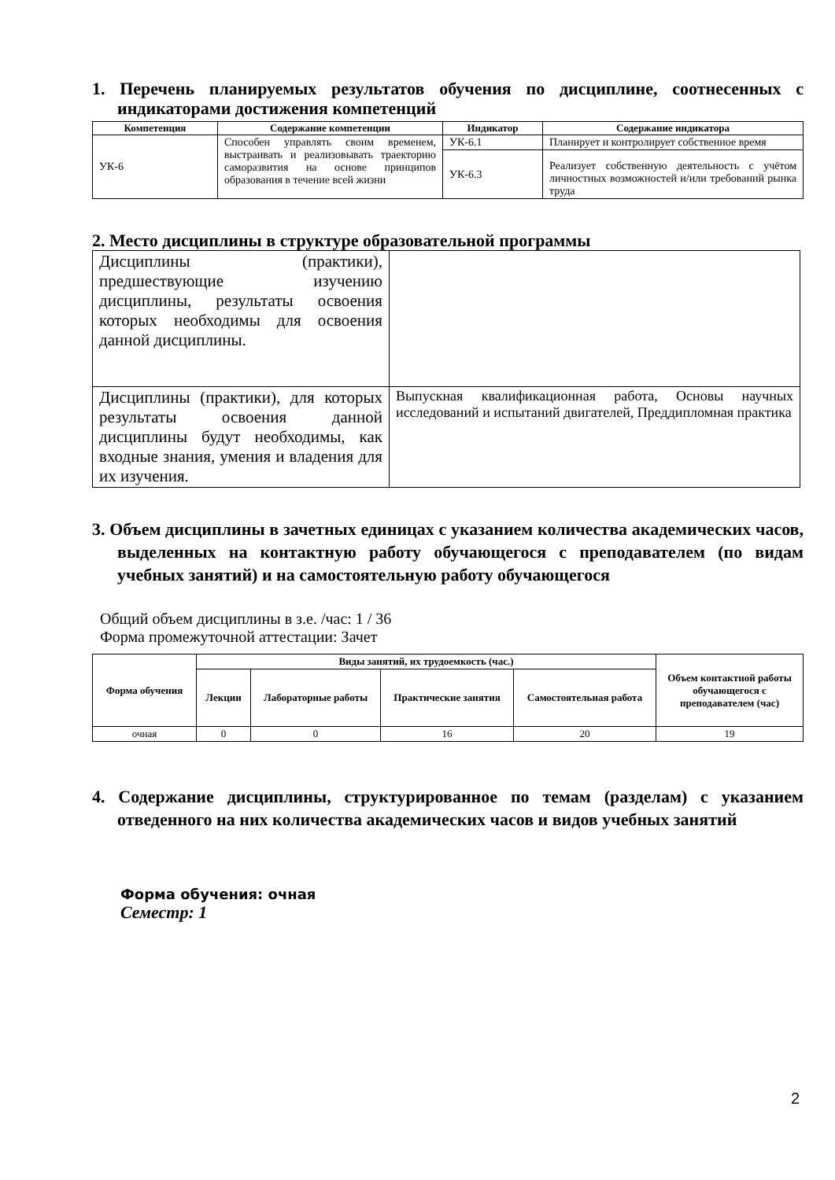1. Перечень планируемых результатов обучения по дисциплине, соотнесенных с индикаторами достижения компетенций
| Компетенция | Содержание компетенции | Индикатор | Содержание индикатора |
| --- | --- | --- | --- |
| УК-6 | Способен управлять своим временем, выстраивать и реализовывать траекторию саморазвития на основе принципов образования в течение всей жизни | УК-6.1 | Планирует и контролирует собственное время |
| | | УК-6.3 | Реализует собственную деятельность с учётом личностных возможностей и/или требований рынка труда |
2. Место дисциплины в структуре образовательной программы
| Дисциплины (практики), предшествующие изучению дисциплины, результаты освоения которых необходимы для освоения данной дисциплины. | |
| Дисциплины (практики), для которых результаты освоения данной дисциплины будут необходимы, как входные знания, умения и владения для их изучения. | Выпускная квалификационная работа, Основы научных исследований и испытаний двигателей, Преддипломная практика |
3. Объем дисциплины в зачетных единицах с указанием количества академических часов, выделенных на контактную работу обучающегося с преподавателем (по видам учебных занятий) и на самостоятельную работу обучающегося
Общий объем дисциплины в з.е. /час: 1 / 36
Форма промежуточной аттестации: Зачет
| Форма обучения | Виды занятий, их трудоемкость (час.) | | | | Объем контактной работы обучающегося с преподавателем (час) |
| --- | --- | --- | --- | --- | --- |
| | Лекции | Лабораторные работы | Практические занятия | Самостоятельная работа | |
| очная | 0 | 0 | 16 | 20 | 19 |
4. Содержание дисциплины, структурированное по темам (разделам) с указанием отведенного на них количества академических часов и видов учебных занятий
Форма обучения: очная
Семестр: 1
2